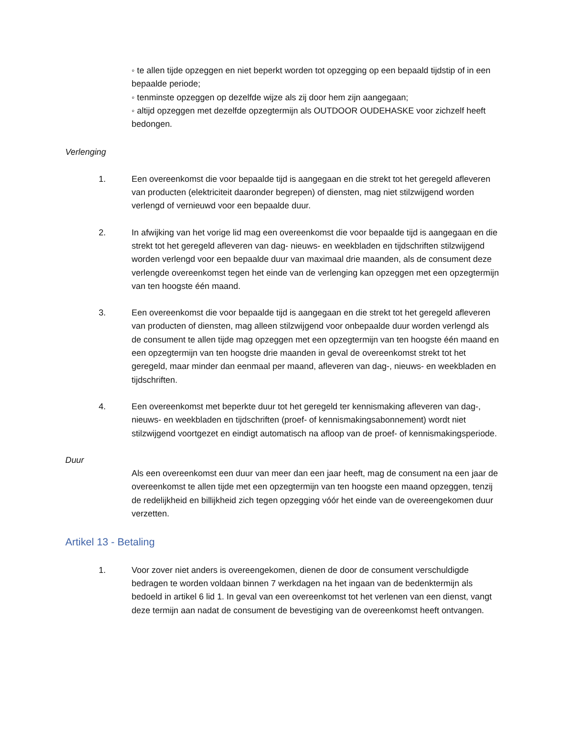◦ te allen tijde opzeggen en niet beperkt worden tot opzegging op een bepaald tijdstip of in een bepaalde periode;
◦ tenminste opzeggen op dezelfde wijze als zij door hem zijn aangegaan;
◦ altijd opzeggen met dezelfde opzegtermijn als OUTDOOR OUDEHASKE voor zichzelf heeft bedongen.
Verlenging
1. Een overeenkomst die voor bepaalde tijd is aangegaan en die strekt tot het geregeld afleveren van producten (elektriciteit daaronder begrepen) of diensten, mag niet stilzwijgend worden verlengd of vernieuwd voor een bepaalde duur.
2. In afwijking van het vorige lid mag een overeenkomst die voor bepaalde tijd is aangegaan en die strekt tot het geregeld afleveren van dag- nieuws- en weekbladen en tijdschriften stilzwijgend worden verlengd voor een bepaalde duur van maximaal drie maanden, als de consument deze verlengde overeenkomst tegen het einde van de verlenging kan opzeggen met een opzegtermijn van ten hoogste één maand.
3. Een overeenkomst die voor bepaalde tijd is aangegaan en die strekt tot het geregeld afleveren van producten of diensten, mag alleen stilzwijgend voor onbepaalde duur worden verlengd als de consument te allen tijde mag opzeggen met een opzegtermijn van ten hoogste één maand en een opzegtermijn van ten hoogste drie maanden in geval de overeenkomst strekt tot het geregeld, maar minder dan eenmaal per maand, afleveren van dag-, nieuws- en weekbladen en tijdschriften.
4. Een overeenkomst met beperkte duur tot het geregeld ter kennismaking afleveren van dag-, nieuws- en weekbladen en tijdschriften (proef- of kennismakingsabonnement) wordt niet stilzwijgend voortgezet en eindigt automatisch na afloop van de proef- of kennismakingsperiode.
Duur
Als een overeenkomst een duur van meer dan een jaar heeft, mag de consument na een jaar de overeenkomst te allen tijde met een opzegtermijn van ten hoogste een maand opzeggen, tenzij de redelijkheid en billijkheid zich tegen opzegging vóór het einde van de overeengekomen duur verzetten.
Artikel 13 - Betaling
1. Voor zover niet anders is overeengekomen, dienen de door de consument verschuldigde bedragen te worden voldaan binnen 7 werkdagen na het ingaan van de bedenktermijn als bedoeld in artikel 6 lid 1. In geval van een overeenkomst tot het verlenen van een dienst, vangt deze termijn aan nadat de consument de bevestiging van de overeenkomst heeft ontvangen.